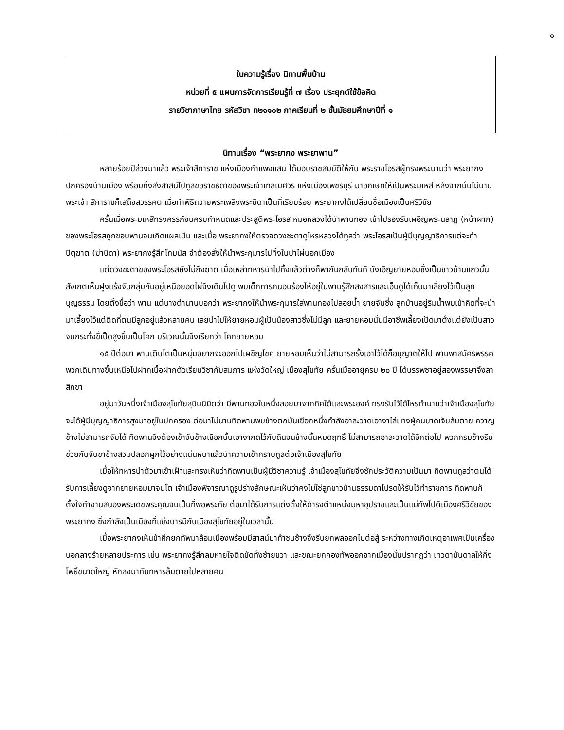๑
ใบความรู้เรื่อง นิทานพื้นบ้าน
หน่วยที่ ๕ แผนการจัดการเรียนรู้ที่ ๗ เรื่อง ประยุกต์ใช้ข้อคิด
รายวิชาภาษาไทย รหัสวิชา ท๒๑๑๐๒ ภาคเรียนที่ ๒ ชั้นมัธยมศึกษาปีที่ ๑
นิทานเรื่อง “พระยากง พระยาพาน”
หลายร้อยปีล่วงมาแล้ว พระเจ้าสิการาช แห่งเมืองกำแพงแสน ได้มอบราชสมบัติให้กับ พระราชโอรสผู้ทรงพระนามว่า พระยากง ปกครองบ้านเมือง พร้อมทั้งส่งสาสน์ไปทูลขอราชธิดาของพระเจ้าเทลเมศวร แห่งเมืองเพชรบุรี มาอภิเษกให้เป็นพระมเหสี หลังจากนั้นไม่นานพระเจ้า สิการาชก็เสด็จสวรรคต เมื่อทำพิธีถวายพระเพลิงพระบิดาเป็นที่เรียบร้อย พระยากงได้เปลี่ยนชื่อเมืองเป็นศรีวิชัย
ครั้นเมื่อพระมเหสีทรงครรภ์จนครบกำหนดและประสูติพระโอรส หมอหลวงได้นำพานทอง เข้าไปรองรับเผอิญพระนลาฏ (หน้าผาก) ของพระโอรสถูกขอบพานจนเกิดแผลเป็น และเมื่อ พระยากงให้ตรวจดวงชะตาดูโหรหลวงได้ทูลว่า พระโอรสเป็นผู้มีบุญญาธิการแต่จะทำปิตุฆาต (ฆ่าบิดา) พระยากงรู้สึกโทมนัส จำต้องสั่งให้นำพระกุมารไปทิ้งในป่าไผ่นอกเมือง
แต่ดวงชะตาของพระโอรสยังไม่ถึงฆาต เมื่อเหล่าทหารนำไปทิ้งแล้วต่างก็พากันกลับทันที บังเอิญยายหอมซึ่งเป็นชาวบ้านแถวนั้นสังเกตเห็นฝูงแร้งจับกลุ่มกันอยู่เหนือยอดไผ่จึงเดินไปดู พบเด็กทารกนอนร้องไห้อยู่ในพานรู้สึกสงสารและเอ็นดูได้เก็บมาเลี้ยงไว้เป็นลูกบุญธรรม โดยตั้งชื่อว่า พาน แต่บางตำนานบอกว่า พระยากงให้นำพระกุมารใส่พานทองไปลอยน้ำ ยายจันซึ่ง ลูกบ้านอยู่ริมน้ำพบเข้าคิดที่จะนำมาเลี้ยงไว้แต่ติดที่ตนมีลูกอยู่แล้วหลายคน เลยนำไปให้ยายหอมผู้เป็นน้องสาวซึ่งไม่มีลูก และยายหอมนั้นมีอาชีพเลี้ยงเป็ดมาตั้งแต่ยังเป็นสาวจนกระทั่งขี้เป็ดสูงขึ้นเป็นโคก บริเวณนั้นจึงเรียกว่า โคกยายหอม
๑๕ ปีต่อมา พานเติบโตเป็นหนุ่มอยากจะออกไปเผชิญโชค ยายหอมเห็นว่าไม่สามารถรั้งเอาไว้ได้ก็อนุญาตให้ไป พานพาสมัครพรรคพวกเดินทางขึ้นเหนือไปฝากเนื้อฝากตัวเรียนวิชากับสมภาร แห่งวัดใหญ่ เมืองสุโขทัย ครั้นเมื่ออายุครบ ๒๐ ปี ได้บรรพชาอยู่สองพรรษาจึงลาสิกขา
อยู่มาวันหนึ่งเจ้าเมืองสุโขทัยสุบินนิมิตว่า มีพานทองใบหนึ่งลอยมาจากทิศใต้และพระองค์ ทรงรับไว้ได้โหรทำนายว่าเจ้าเมืองสุโขทัยจะได้ผู้มีบุญญาธิการสูงมาอยู่ในปกครอง ต่อมาไม่นานทิดพานพบช้างตกมันเชือกหนึ่งกำลังอาละวาดเอางาไล่แทงผู้คนบาดเจ็บล้มตาย ควาญช้างไม่สามารถจับได้ ทิดพานจึงต้องเข้าจับช้างเชือกนั้นเอางากดไว้กับดินจนช้างนั้นหมดฤทธิ์ ไม่สามารถอาละวาดได้อีกต่อไป พวกกรมช้างรีบช่วยกันจับขาช้างสวมปลอกผูกไว้อย่างแน่นหนาแล้วนำความเข้ากราบทูลต่อเจ้าเมืองสุโขทัย
เมื่อให้ทหารนำตัวมาเข้าเฝ้าและทรงเห็นว่าทิดพานเป็นผู้มีวิชาความรู้ เจ้าเมืองสุโขทัยจึงซักประวัติความเป็นมา ทิดพานทูลว่าตนได้รับการเลี้ยงดูจากยายหอมมาจนโต เจ้าเมืองพิจารณาดูรูปร่างลักษณะเห็นว่าคงไม่ใช่ลูกชาวบ้านธรรมดาโปรดให้รับไว้ทำราชการ ทิดพานก็ตั้งใจทำงานสนองพระเดชพระคุณจนเป็นที่พอพระทัย ต่อมาได้รับการแต่งตั้งให้ดำรงตำแหน่งมหาอุปราชและเป็นแม่ทัพไปตีเมืองศรีวิชัยของพระยากง ซึ่งกำลังเป็นเมืองที่แข่งบารมีกับเมืองสุโขทัยอยู่ในเวลานั้น
เมื่อพระยากงเห็นข้าศึกยกทัพมาล้อมเมืองพร้อมมีสาสน์มาท้าชนช้างจึงรีบยกพลออกไปต่อสู้ ระหว่างทางเกิดเหตุอาเพศเป็นเครื่องบอกลางร้ายหลายประการ เช่น พระยากงรู้สึกลมหายใจติดขัดทั้งซ้ายขวา และขณะยกกองทัพออกจากเมืองนั้นปรากฏว่า เทวดาบันดาลให้กิ่งโพธิ์ขนาดใหญ่ หักลงมาทับทหารล้มตายไปหลายคน